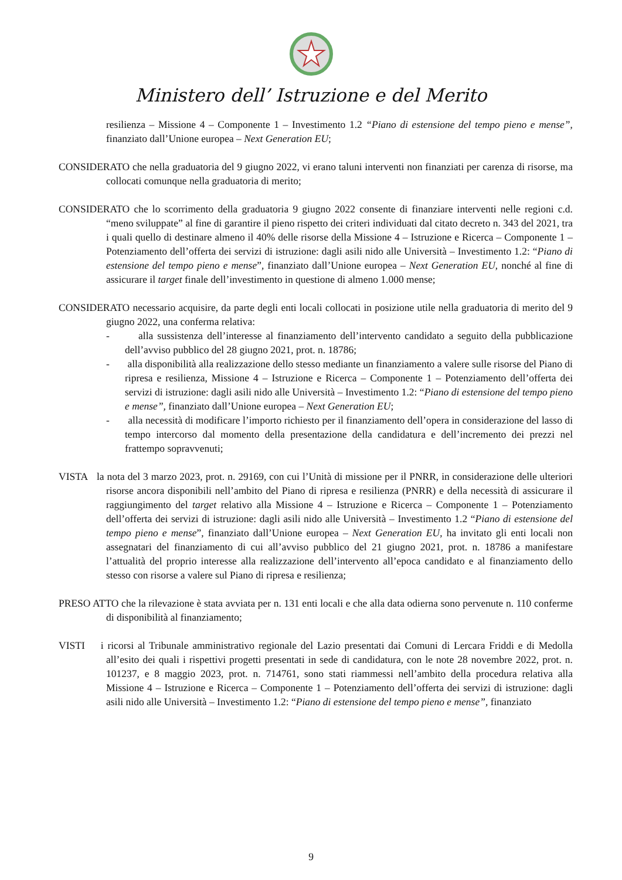Ministero dell’ Istruzione e del Merito
resilienza – Missione 4 – Componente 1 – Investimento 1.2 “Piano di estensione del tempo pieno e mense”, finanziato dall’Unione europea – Next Generation EU;
CONSIDERATO che nella graduatoria del 9 giugno 2022, vi erano taluni interventi non finanziati per carenza di risorse, ma collocati comunque nella graduatoria di merito;
CONSIDERATO che lo scorrimento della graduatoria 9 giugno 2022 consente di finanziare interventi nelle regioni c.d. “meno sviluppate” al fine di garantire il pieno rispetto dei criteri individuati dal citato decreto n. 343 del 2021, tra i quali quello di destinare almeno il 40% delle risorse della Missione 4 – Istruzione e Ricerca – Componente 1 – Potenziamento dell’offerta dei servizi di istruzione: dagli asili nido alle Università – Investimento 1.2: “Piano di estensione del tempo pieno e mense”, finanziato dall’Unione europea – Next Generation EU, nonché al fine di assicurare il target finale dell’investimento in questione di almeno 1.000 mense;
CONSIDERATO necessario acquisire, da parte degli enti locali collocati in posizione utile nella graduatoria di merito del 9 giugno 2022, una conferma relativa:
- alla sussistenza dell’interesse al finanziamento dell’intervento candidato a seguito della pubblicazione dell’avviso pubblico del 28 giugno 2021, prot. n. 18786;
- alla disponibilità alla realizzazione dello stesso mediante un finanziamento a valere sulle risorse del Piano di ripresa e resilienza, Missione 4 – Istruzione e Ricerca – Componente 1 – Potenziamento dell’offerta dei servizi di istruzione: dagli asili nido alle Università – Investimento 1.2: “Piano di estensione del tempo pieno e mense”, finanziato dall’Unione europea – Next Generation EU;
- alla necessità di modificare l’importo richiesto per il finanziamento dell’opera in considerazione del lasso di tempo intercorso dal momento della presentazione della candidatura e dell’incremento dei prezzi nel frattempo sopravvenuti;
VISTA la nota del 3 marzo 2023, prot. n. 29169, con cui l’Unità di missione per il PNRR, in considerazione delle ulteriori risorse ancora disponibili nell’ambito del Piano di ripresa e resilienza (PNRR) e della necessità di assicurare il raggiungimento del target relativo alla Missione 4 – Istruzione e Ricerca – Componente 1 – Potenziamento dell’offerta dei servizi di istruzione: dagli asili nido alle Università – Investimento 1.2 “Piano di estensione del tempo pieno e mense”, finanziato dall’Unione europea – Next Generation EU, ha invitato gli enti locali non assegnatari del finanziamento di cui all’avviso pubblico del 21 giugno 2021, prot. n. 18786 a manifestare l’attualità del proprio interesse alla realizzazione dell’intervento all’epoca candidato e al finanziamento dello stesso con risorse a valere sul Piano di ripresa e resilienza;
PRESO ATTO che la rilevazione è stata avviata per n. 131 enti locali e che alla data odierna sono pervenute n. 110 conferme di disponibilità al finanziamento;
VISTI i ricorsi al Tribunale amministrativo regionale del Lazio presentati dai Comuni di Lercara Friddi e di Medolla all’esito dei quali i rispettivi progetti presentati in sede di candidatura, con le note 28 novembre 2022, prot. n. 101237, e 8 maggio 2023, prot. n. 714761, sono stati riammessi nell’ambito della procedura relativa alla Missione 4 – Istruzione e Ricerca – Componente 1 – Potenziamento dell’offerta dei servizi di istruzione: dagli asili nido alle Università – Investimento 1.2: “Piano di estensione del tempo pieno e mense”, finanziato
9